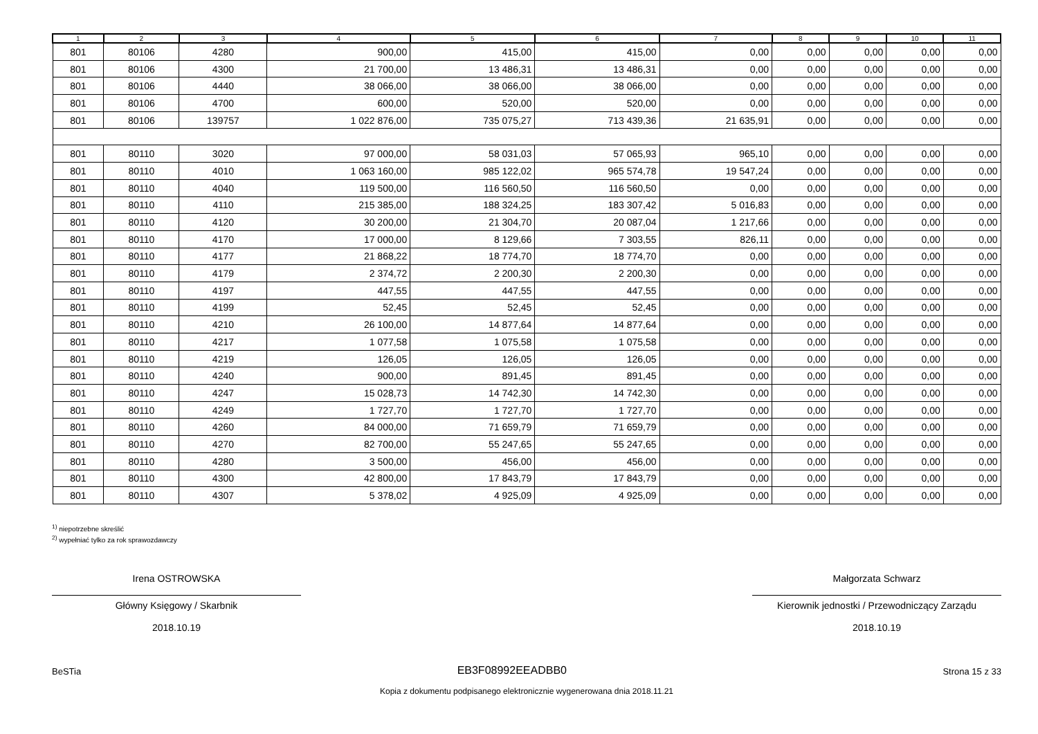| 1 | 2 | 3 | 4 | 5 | 6 | 7 | 8 | 9 | 10 | 11 |
| --- | --- | --- | --- | --- | --- | --- | --- | --- | --- | --- |
| 801 | 80106 | 4280 | 900,00 | 415,00 | 415,00 | 0,00 | 0,00 | 0,00 | 0,00 | 0,00 |
| 801 | 80106 | 4300 | 21 700,00 | 13 486,31 | 13 486,31 | 0,00 | 0,00 | 0,00 | 0,00 | 0,00 |
| 801 | 80106 | 4440 | 38 066,00 | 38 066,00 | 38 066,00 | 0,00 | 0,00 | 0,00 | 0,00 | 0,00 |
| 801 | 80106 | 4700 | 600,00 | 520,00 | 520,00 | 0,00 | 0,00 | 0,00 | 0,00 | 0,00 |
| 801 | 80106 | 139757 | 1 022 876,00 | 735 075,27 | 713 439,36 | 21 635,91 | 0,00 | 0,00 | 0,00 | 0,00 |
| 801 | 80110 | 3020 | 97 000,00 | 58 031,03 | 57 065,93 | 965,10 | 0,00 | 0,00 | 0,00 | 0,00 |
| 801 | 80110 | 4010 | 1 063 160,00 | 985 122,02 | 965 574,78 | 19 547,24 | 0,00 | 0,00 | 0,00 | 0,00 |
| 801 | 80110 | 4040 | 119 500,00 | 116 560,50 | 116 560,50 | 0,00 | 0,00 | 0,00 | 0,00 | 0,00 |
| 801 | 80110 | 4110 | 215 385,00 | 188 324,25 | 183 307,42 | 5 016,83 | 0,00 | 0,00 | 0,00 | 0,00 |
| 801 | 80110 | 4120 | 30 200,00 | 21 304,70 | 20 087,04 | 1 217,66 | 0,00 | 0,00 | 0,00 | 0,00 |
| 801 | 80110 | 4170 | 17 000,00 | 8 129,66 | 7 303,55 | 826,11 | 0,00 | 0,00 | 0,00 | 0,00 |
| 801 | 80110 | 4177 | 21 868,22 | 18 774,70 | 18 774,70 | 0,00 | 0,00 | 0,00 | 0,00 | 0,00 |
| 801 | 80110 | 4179 | 2 374,72 | 2 200,30 | 2 200,30 | 0,00 | 0,00 | 0,00 | 0,00 | 0,00 |
| 801 | 80110 | 4197 | 447,55 | 447,55 | 447,55 | 0,00 | 0,00 | 0,00 | 0,00 | 0,00 |
| 801 | 80110 | 4199 | 52,45 | 52,45 | 52,45 | 0,00 | 0,00 | 0,00 | 0,00 | 0,00 |
| 801 | 80110 | 4210 | 26 100,00 | 14 877,64 | 14 877,64 | 0,00 | 0,00 | 0,00 | 0,00 | 0,00 |
| 801 | 80110 | 4217 | 1 077,58 | 1 075,58 | 1 075,58 | 0,00 | 0,00 | 0,00 | 0,00 | 0,00 |
| 801 | 80110 | 4219 | 126,05 | 126,05 | 126,05 | 0,00 | 0,00 | 0,00 | 0,00 | 0,00 |
| 801 | 80110 | 4240 | 900,00 | 891,45 | 891,45 | 0,00 | 0,00 | 0,00 | 0,00 | 0,00 |
| 801 | 80110 | 4247 | 15 028,73 | 14 742,30 | 14 742,30 | 0,00 | 0,00 | 0,00 | 0,00 | 0,00 |
| 801 | 80110 | 4249 | 1 727,70 | 1 727,70 | 1 727,70 | 0,00 | 0,00 | 0,00 | 0,00 | 0,00 |
| 801 | 80110 | 4260 | 84 000,00 | 71 659,79 | 71 659,79 | 0,00 | 0,00 | 0,00 | 0,00 | 0,00 |
| 801 | 80110 | 4270 | 82 700,00 | 55 247,65 | 55 247,65 | 0,00 | 0,00 | 0,00 | 0,00 | 0,00 |
| 801 | 80110 | 4280 | 3 500,00 | 456,00 | 456,00 | 0,00 | 0,00 | 0,00 | 0,00 | 0,00 |
| 801 | 80110 | 4300 | 42 800,00 | 17 843,79 | 17 843,79 | 0,00 | 0,00 | 0,00 | 0,00 | 0,00 |
| 801 | 80110 | 4307 | 5 378,02 | 4 925,09 | 4 925,09 | 0,00 | 0,00 | 0,00 | 0,00 | 0,00 |
<sup>1)</sup> niepotrzebne skreślić
<sup>2)</sup> wypełniać tylko za rok sprawozdawczy
Irena OSTROWSKA
Główny Księgowy / Skarbnik
2018.10.19
Małgorzata Schwarz
Kierownik jednostki / Przewodniczący Zarządu
2018.10.19
BeSTia EB3F08992EEADBB0 Strona 15 z 33
Kopia z dokumentu podpisanego elektronicznie wygenerowana dnia 2018.11.21